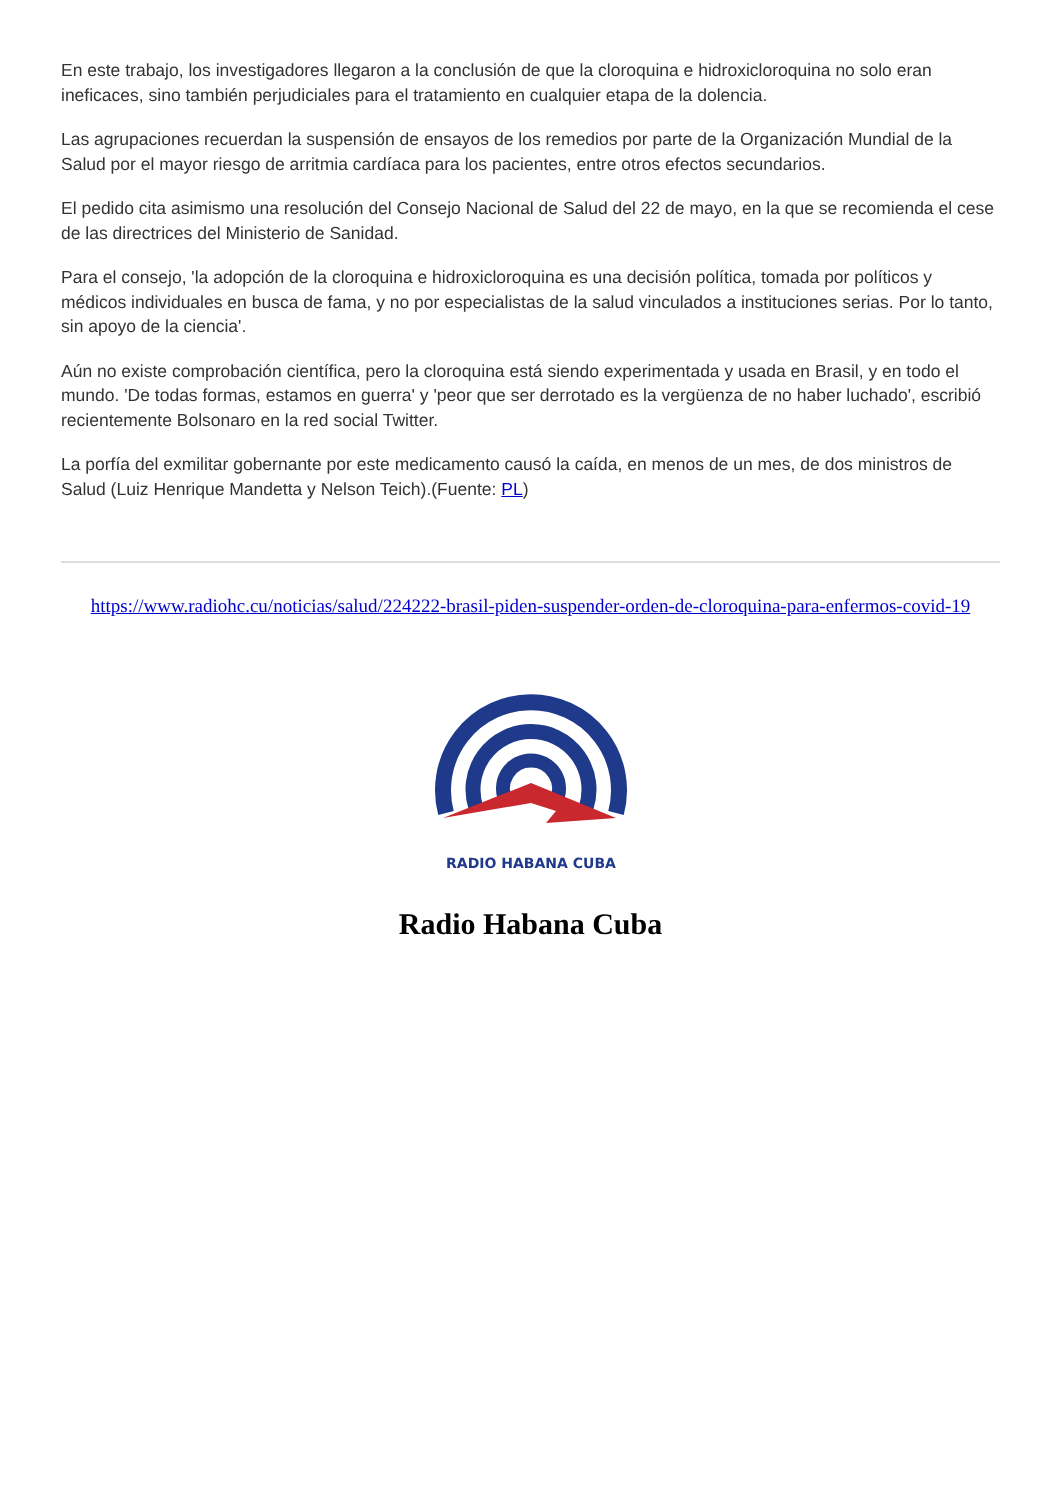En este trabajo, los investigadores llegaron a la conclusión de que la cloroquina e hidroxicloroquina no solo eran ineficaces, sino también perjudiciales para el tratamiento en cualquier etapa de la dolencia.
Las agrupaciones recuerdan la suspensión de ensayos de los remedios por parte de la Organización Mundial de la Salud por el mayor riesgo de arritmia cardíaca para los pacientes, entre otros efectos secundarios.
El pedido cita asimismo una resolución del Consejo Nacional de Salud del 22 de mayo, en la que se recomienda el cese de las directrices del Ministerio de Sanidad.
Para el consejo, 'la adopción de la cloroquina e hidroxicloroquina es una decisión política, tomada por políticos y médicos individuales en busca de fama, y no por especialistas de la salud vinculados a instituciones serias. Por lo tanto, sin apoyo de la ciencia'.
Aún no existe comprobación científica, pero la cloroquina está siendo experimentada y usada en Brasil, y en todo el mundo. 'De todas formas, estamos en guerra' y 'peor que ser derrotado es la vergüenza de no haber luchado', escribió recientemente Bolsonaro en la red social Twitter.
La porfía del exmilitar gobernante por este medicamento causó la caída, en menos de un mes, de dos ministros de Salud (Luiz Henrique Mandetta y Nelson Teich).(Fuente: PL)
https://www.radiohc.cu/noticias/salud/224222-brasil-piden-suspender-orden-de-cloroquina-para-enfermos-covid-19
RADIO HABANA CUBA
Radio Habana Cuba